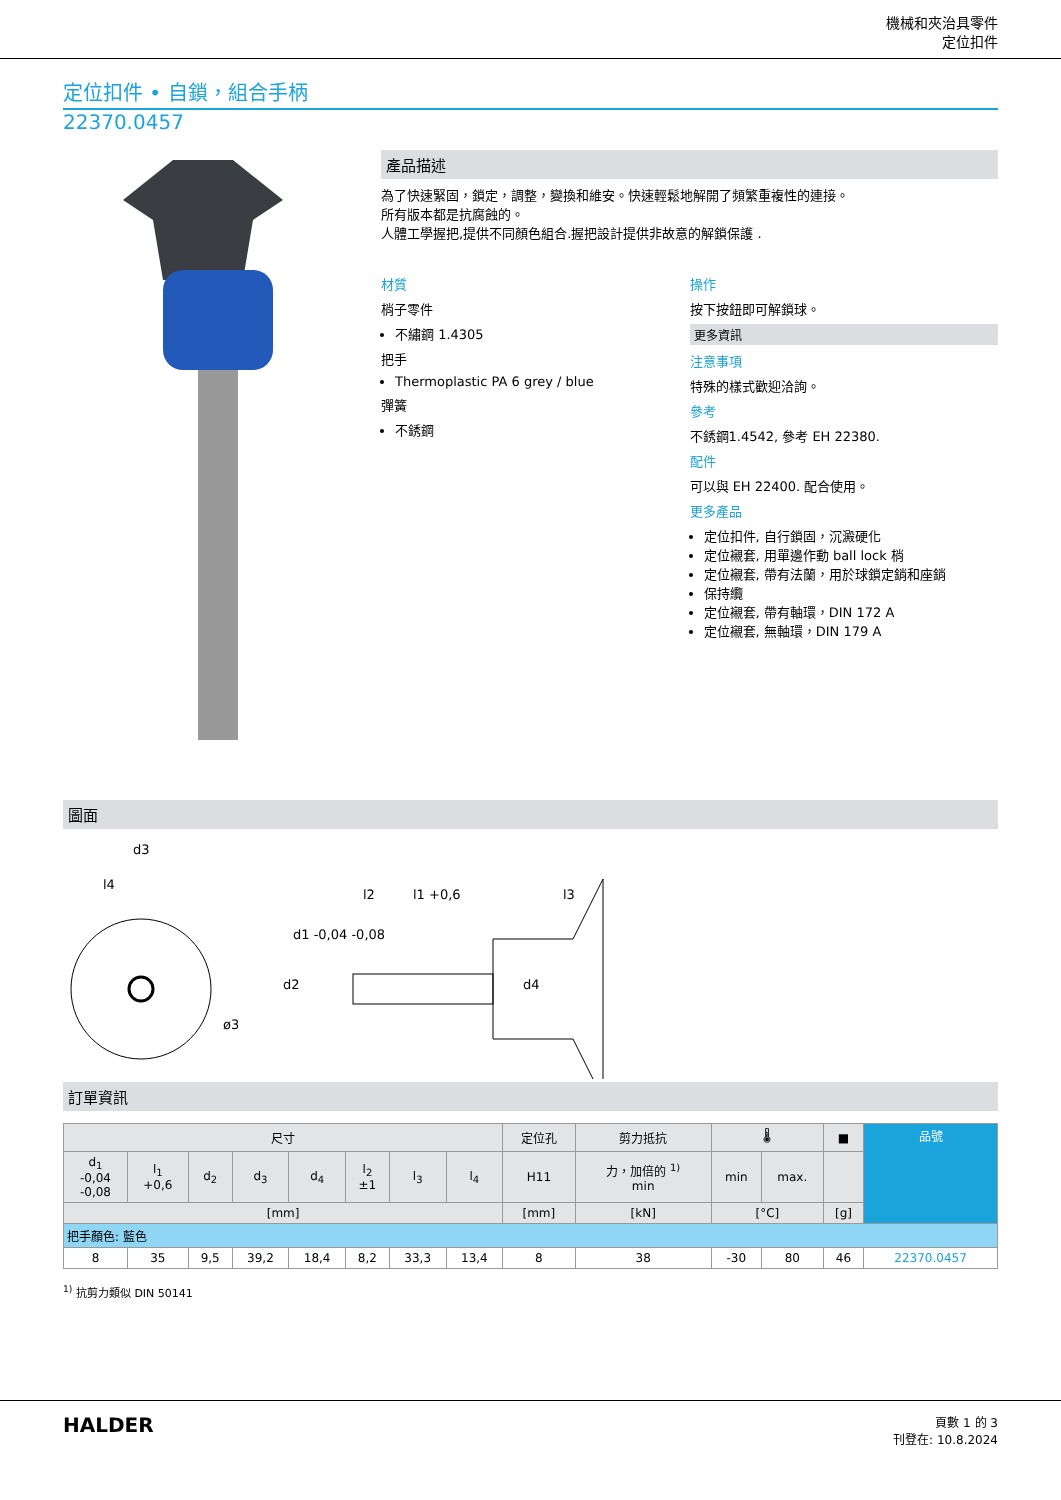機械和夾治具零件
定位扣件
定位扣件 • 自鎖，組合手柄
22370.0457
產品描述
為了快速緊固，鎖定，調整，變換和維安。快速輕鬆地解開了頻繁重複性的連接。
所有版本都是抗腐蝕的。
人體工學握把,提供不同顏色組合.握把設計提供非故意的解鎖保護 .
材質
梢子零件
不繡鋼 1.4305
把手
Thermoplastic PA 6 grey / blue
彈簧
不銹鋼
操作
按下按鈕即可解鎖球。
更多資訊
注意事項
特殊的樣式歡迎洽詢。
參考
不銹鋼1.4542, 參考 EH 22380.
配件
可以與 EH 22400. 配合使用。
更多產品
定位扣件, 自行鎖固，沉澱硬化
定位襯套, 用單邊作動 ball lock 梢
定位襯套, 帶有法蘭，用於球鎖定銷和座銷
保持纜
定位襯套, 帶有軸環，DIN 172 A
定位襯套, 無軸環，DIN 179 A
圖面
d3
l4
l2
l1 +0,6
l3
d2
d1 -0,04 -0,08
d4
ø3
訂單資訊
| 尺寸 | | | | | | | | 定位孔 | 剪力抵抗 | 🌡 | | ■ | 品號 |
| d<sub>1</sub> -0,04 -0,08 | l<sub>1</sub> +0,6 | d<sub>2</sub> | d<sub>3</sub> | d<sub>4</sub> | l<sub>2</sub> ±1 | l<sub>3</sub> | l<sub>4</sub> | H11 | 力，加倍的 <sup>1)</sup> min | min | max. | | |
| [mm] | | | | | | | | [mm] | [kN] | [°C] | | [g] | |
| 把手顏色: 藍色 | | | | | | | | | | | | | |
| 8 | 35 | 9,5 | 39,2 | 18,4 | 8,2 | 33,3 | 13,4 | 8 | 38 | -30 | 80 | 46 | 22370.0457 |
<sup>1)</sup> 抗剪力類似 DIN 50141
HALDER
頁數 1 的 3
刊登在: 10.8.2024